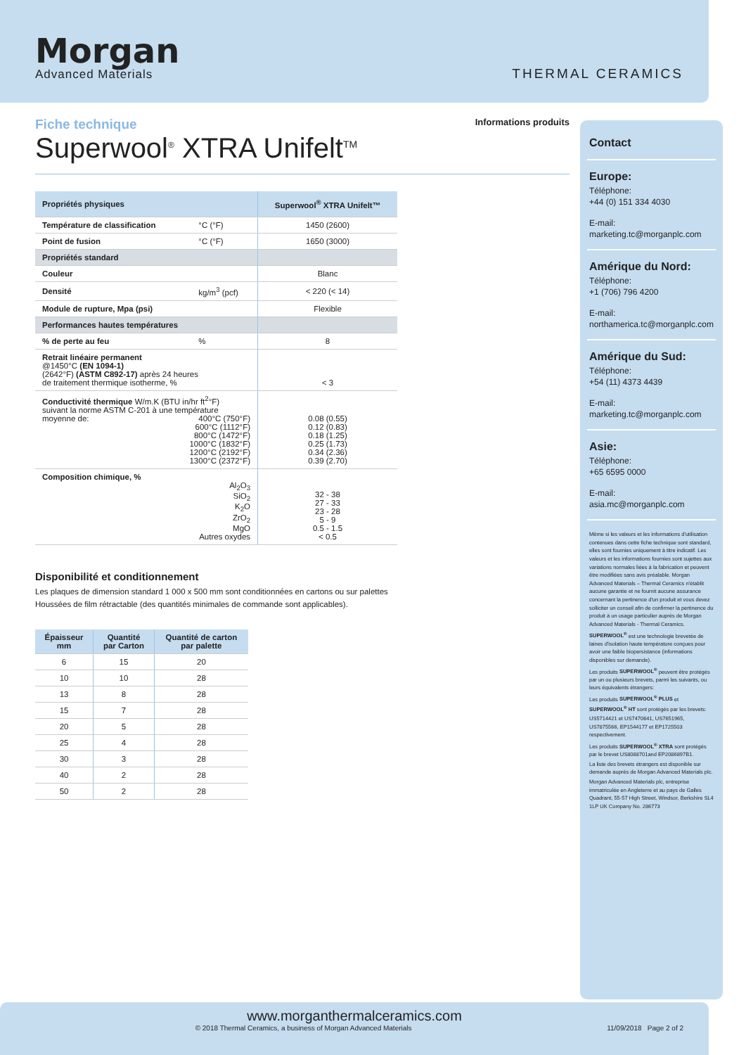Morgan
Advanced Materials
THERMAL CERAMICS
Fiche technique
Superwool<sup>®</sup> XTRA Unifelt<sup>TM</sup>
Informations produits
| Propriétés physiques | | Superwool<sup>®</sup> XTRA Unifelt™ |
| --- | --- | --- |
| Température de classification | °C (°F) | 1450 (2600) |
| Point de fusion | °C (°F) | 1650 (3000) |
| Propriétés standard | | |
| Couleur | | Blanc |
| Densité | kg/m<sup>3</sup> (pcf) | < 220 (< 14) |
| Module de rupture, Mpa (psi) | | Flexible |
| Performances hautes températures | | |
| % de perte au feu | % | 8 |
| Retrait linéaire permanent @1450°C (EN 1094-1) (2642°F) (ASTM C892-17) après 24 heures de traitement thermique isotherme, % | | < 3 |
| Conductivité thermique W/m.K (BTU in/hr ft<sup>2</sup>°F) suivant la norme ASTM C-201 à une température moyenne de: 400°C (750°F) 600°C (1112°F) 800°C (1472°F) 1000°C (1832°F) 1200°C (2192°F) 1300°C (2372°F) | | 0.08 (0.55) 0.12 (0.83) 0.18 (1.25) 0.25 (1.73) 0.34 (2.36) 0.39 (2.70) |
| Composition chimique, % Al<sub>2</sub>O<sub>3</sub> SiO<sub>2</sub> K<sub>2</sub>O ZrO<sub>2</sub> MgO Autres oxydes | | 32 - 38 27 - 33 23 - 28 5 - 9 0.5 - 1.5 < 0.5 |
Disponibilité et conditionnement
Les plaques de dimension standard 1 000 x 500 mm sont conditionnées en cartons ou sur palettes
Houssées de film rétractable (des quantités minimales de commande sont applicables).
| Épaisseur mm | Quantité par Carton | Quantité de carton par palette |
| --- | --- | --- |
| 6 | 15 | 20 |
| 10 | 10 | 28 |
| 13 | 8 | 28 |
| 15 | 7 | 28 |
| 20 | 5 | 28 |
| 25 | 4 | 28 |
| 30 | 3 | 28 |
| 40 | 2 | 28 |
| 50 | 2 | 28 |
Contact
Europe:
Téléphone:
+44 (0) 151 334 4030
E-mail:
marketing.tc@morganplc.com
Amérique du Nord:
Téléphone:
+1 (706) 796 4200
E-mail:
northamerica.tc@morganplc.com
Amérique du Sud:
Téléphone:
+54 (11) 4373 4439
E-mail:
marketing.tc@morganplc.com
Asie:
Téléphone:
+65 6595 0000
E-mail:
asia.mc@morganplc.com
Même si les valeurs et les informations d'utilisation contenues dans cette fiche technique sont standard, elles sont fournies uniquement à titre indicatif. Les valeurs et les informations fournies sont sujettes aux variations normales liées à la fabrication et peuvent être modifiées sans avis préalable. Morgan Advanced Materials – Thermal Ceramics n'établit aucune garantie et ne fournit aucune assurance concernant la pertinence d'un produit et vous devez solliciter un conseil afin de confirmer la pertinence du produit à un usage particulier auprès de Morgan Advanced Materials - Thermal Ceramics.
SUPERWOOL<sup>®</sup> est une technologie brevetée de laines d'isolation haute température conçues pour avoir une faible biopersistance (informations disponibles sur demande).
Les produits SUPERWOOL<sup>®</sup> peuvent être protégés par un ou plusieurs brevets, parmi les suivants, ou leurs équivalents étrangers:
Les produits SUPERWOOL<sup>®</sup> PLUS et SUPERWOOL<sup>®</sup> HT sont protégés par les brevets:
US5714421 et US7470641, US7651965, US7875566, EP1544177 et EP1725503 respectivement.
Les produits SUPERWOOL<sup>®</sup> XTRA sont protégés par le brevet US8088701and EP2086897B1.
La liste des brevets étrangers est disponible sur demande auprès de Morgan Advanced Materials plc.
Morgan Advanced Materials plc, entreprise immatriculée en Angleterre et au pays de Galles Quadrant, 55-57 High Street, Windsor, Berkshire SL4 1LP UK Company No. 286773
www.morganthermalceramics.com
© 2018 Thermal Ceramics, a business of Morgan Advanced Materials 11/09/2018 Page 2 of 2